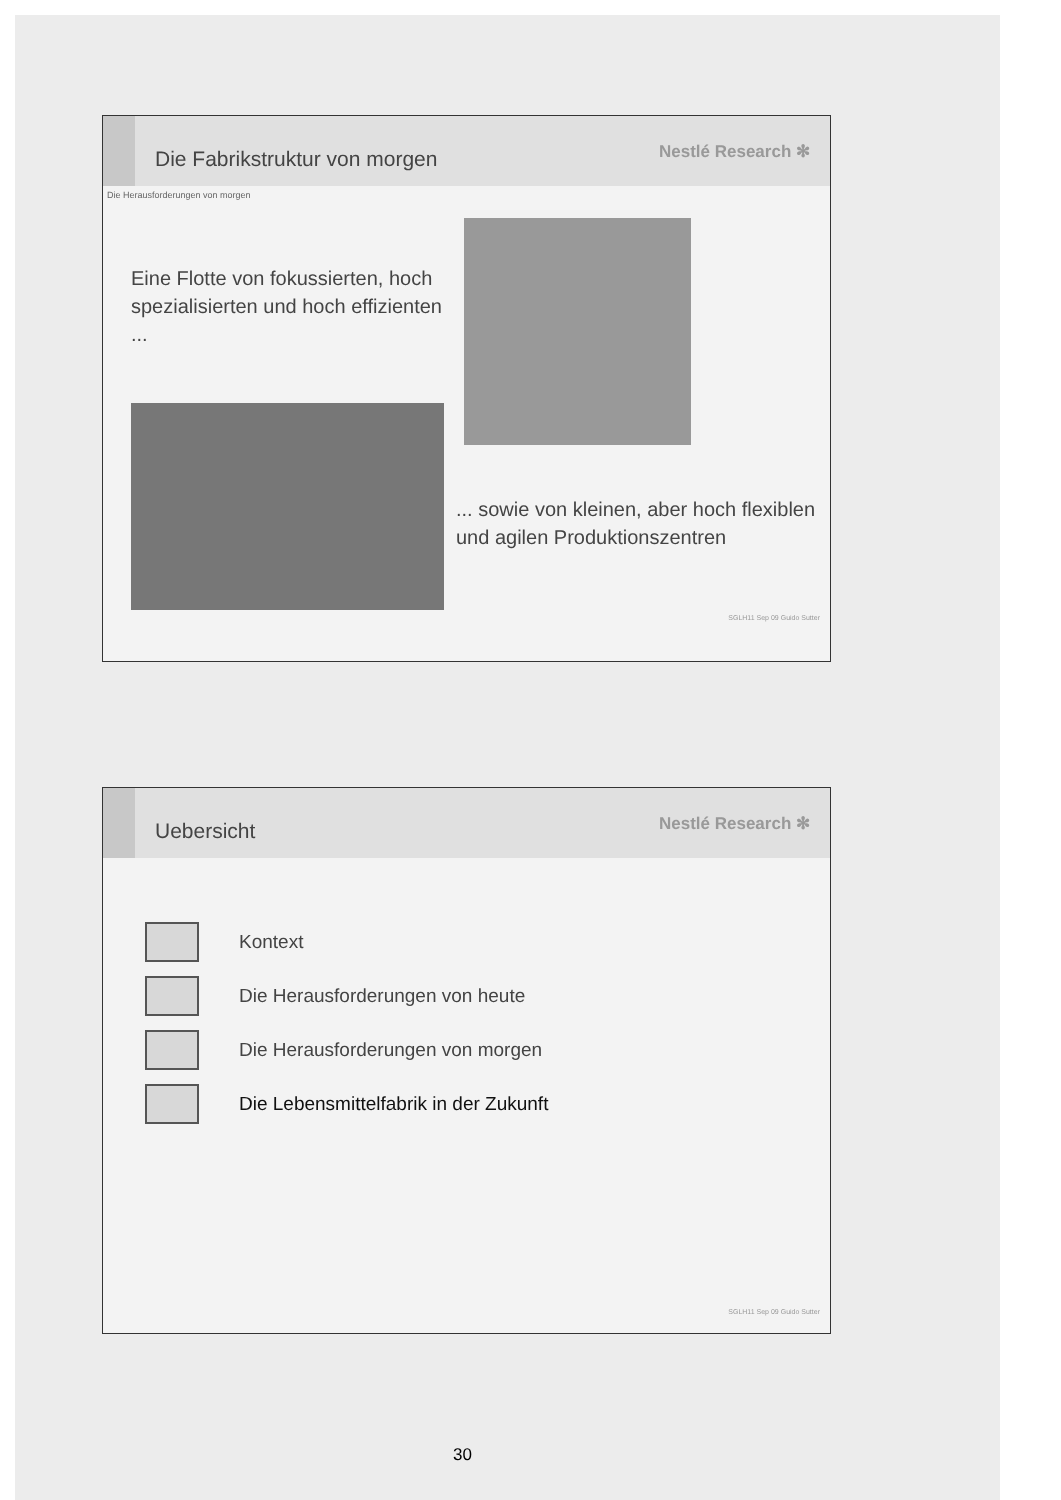Die Fabrikstruktur von morgen
Nestlé Research ✻
Die Herausforderungen von morgen
Eine Flotte von fokussierten, hoch spezialisierten und hoch effizienten ...
... sowie von kleinen, aber hoch flexiblen und agilen Produktionszentren
SGLH11 Sep 09 Guido Sutter
Uebersicht
Nestlé Research ✻
Kontext
Die Herausforderungen von heute
Die Herausforderungen von morgen
Die Lebensmittelfabrik in der Zukunft
SGLH11 Sep 09 Guido Sutter
30